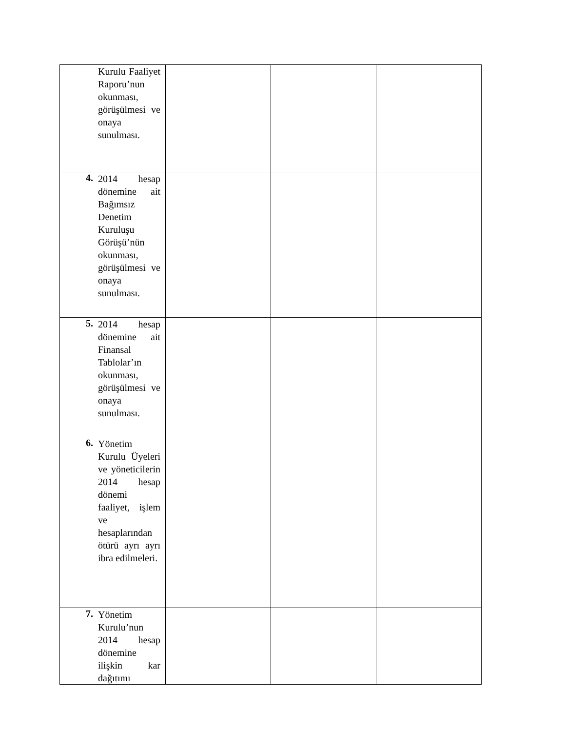| Kurulu Faaliyet Raporu’nun okunması, görüşülmesi ve onaya sunulması. | | | |
| 4. 2014 hesap dönemine ait Bağımsız Denetim Kuruluşu Görüşü’nün okunması, görüşülmesi ve onaya sunulması. | | | |
| 5. 2014 hesap dönemine ait Finansal Tablolar’ın okunması, görüşülmesi ve onaya sunulması. | | | |
| 6. Yönetim Kurulu Üyeleri ve yöneticilerin 2014 hesap dönemi faaliyet, işlem ve hesaplarından ötürü ayrı ayrı ibra edilmeleri. | | | |
| 7. Yönetim Kurulu’nun 2014 hesap dönemine ilişkin kar dağıtımı | | | |